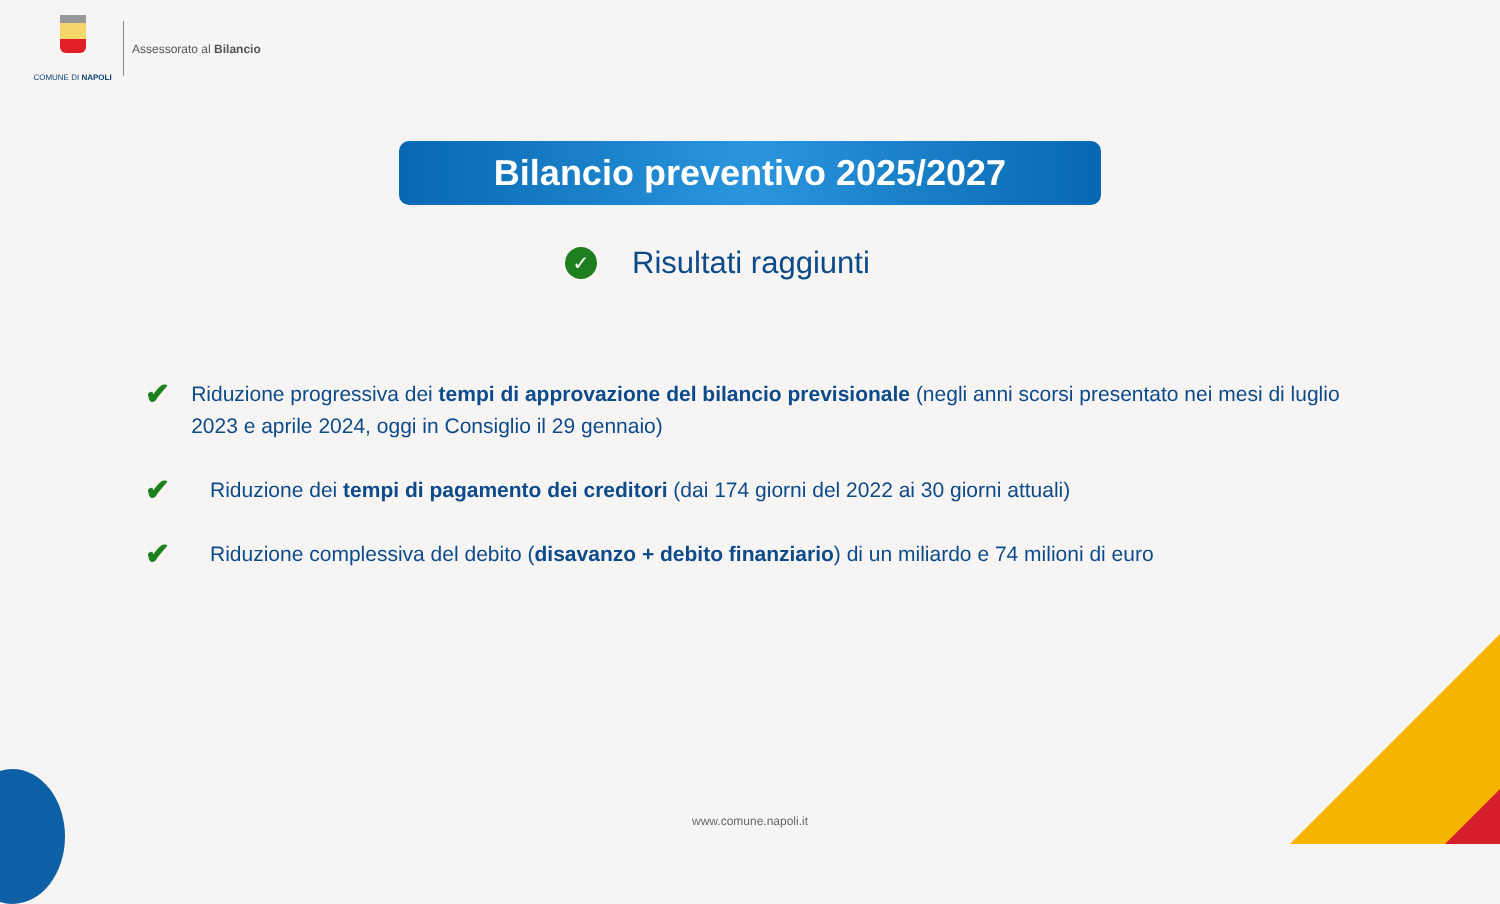COMUNE DI NAPOLI
Assessorato al Bilancio
Bilancio preventivo 2025/2027
✓
Risultati raggiunti
✔
Riduzione progressiva dei tempi di approvazione del bilancio previsionale (negli anni scorsi presentato nei mesi di luglio 2023 e aprile 2024, oggi in Consiglio il 29 gennaio)
✔
Riduzione dei tempi di pagamento dei creditori (dai 174 giorni del 2022 ai 30 giorni attuali)
✔
Riduzione complessiva del debito (disavanzo + debito finanziario) di un miliardo e 74 milioni di euro
www.comune.napoli.it